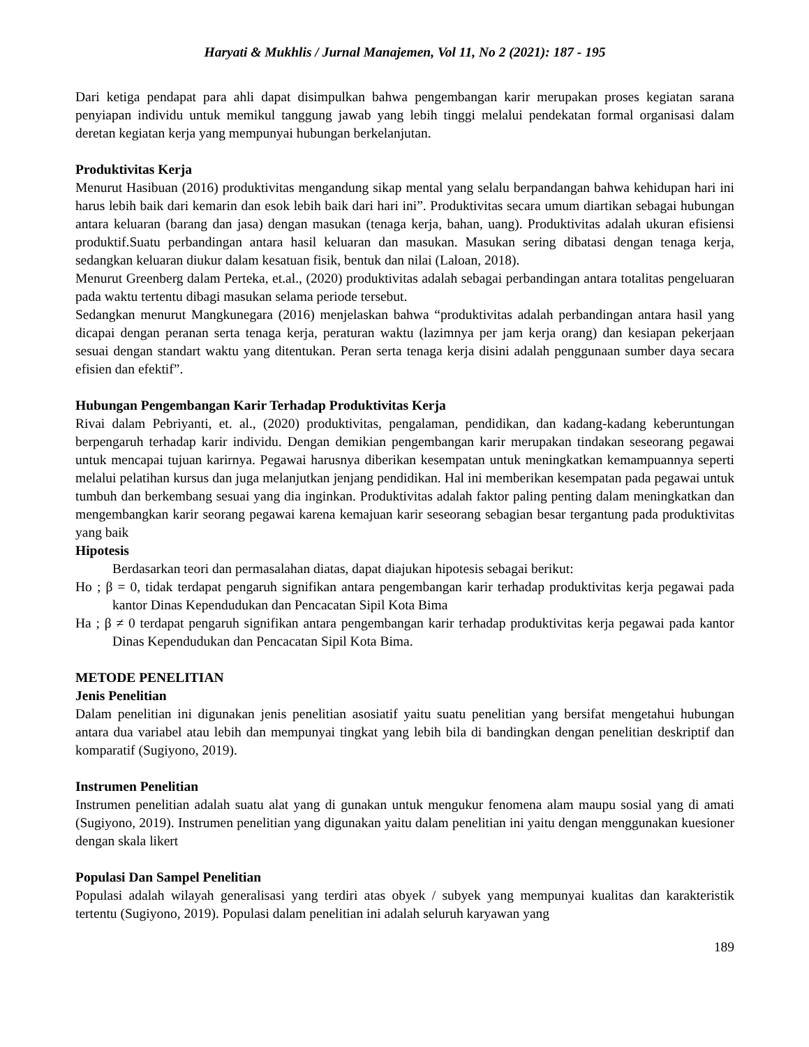Haryati & Mukhlis / Jurnal Manajemen, Vol 11, No 2 (2021): 187 - 195
Dari ketiga pendapat para ahli dapat disimpulkan bahwa pengembangan karir merupakan proses kegiatan sarana penyiapan individu untuk memikul tanggung jawab yang lebih tinggi melalui pendekatan formal organisasi dalam deretan kegiatan kerja yang mempunyai hubungan berkelanjutan.
Produktivitas Kerja
Menurut Hasibuan (2016) produktivitas mengandung sikap mental yang selalu berpandangan bahwa kehidupan hari ini harus lebih baik dari kemarin dan esok lebih baik dari hari ini”. Produktivitas secara umum diartikan sebagai hubungan antara keluaran (barang dan jasa) dengan masukan (tenaga kerja, bahan, uang). Produktivitas adalah ukuran efisiensi produktif.Suatu perbandingan antara hasil keluaran dan masukan. Masukan sering dibatasi dengan tenaga kerja, sedangkan keluaran diukur dalam kesatuan fisik, bentuk dan nilai (Laloan, 2018).
Menurut Greenberg dalam Perteka, et.al., (2020) produktivitas adalah sebagai perbandingan antara totalitas pengeluaran pada waktu tertentu dibagi masukan selama periode tersebut.
Sedangkan menurut Mangkunegara (2016) menjelaskan bahwa “produktivitas adalah perbandingan antara hasil yang dicapai dengan peranan serta tenaga kerja, peraturan waktu (lazimnya per jam kerja orang) dan kesiapan pekerjaan sesuai dengan standart waktu yang ditentukan. Peran serta tenaga kerja disini adalah penggunaan sumber daya secara efisien dan efektif”.
Hubungan Pengembangan Karir Terhadap Produktivitas Kerja
Rivai dalam Pebriyanti, et. al., (2020) produktivitas, pengalaman, pendidikan, dan kadang-kadang keberuntungan berpengaruh terhadap karir individu. Dengan demikian pengembangan karir merupakan tindakan seseorang pegawai untuk mencapai tujuan karirnya. Pegawai harusnya diberikan kesempatan untuk meningkatkan kemampuannya seperti melalui pelatihan kursus dan juga melanjutkan jenjang pendidikan. Hal ini memberikan kesempatan pada pegawai untuk tumbuh dan berkembang sesuai yang dia inginkan. Produktivitas adalah faktor paling penting dalam meningkatkan dan mengembangkan karir seorang pegawai karena kemajuan karir seseorang sebagian besar tergantung pada produktivitas yang baik
Hipotesis
Berdasarkan teori dan permasalahan diatas, dapat diajukan hipotesis sebagai berikut:
Ho ; β = 0, tidak terdapat pengaruh signifikan antara pengembangan karir terhadap produktivitas kerja pegawai pada kantor Dinas Kependudukan dan Pencacatan Sipil Kota Bima
Ha ; β ≠ 0 terdapat pengaruh signifikan antara pengembangan karir terhadap produktivitas kerja pegawai pada kantor Dinas Kependudukan dan Pencacatan Sipil Kota Bima.
METODE PENELITIAN
Jenis Penelitian
Dalam penelitian ini digunakan jenis penelitian asosiatif yaitu suatu penelitian yang bersifat mengetahui hubungan antara dua variabel atau lebih dan mempunyai tingkat yang lebih bila di bandingkan dengan penelitian deskriptif dan komparatif (Sugiyono, 2019).
Instrumen Penelitian
Instrumen penelitian adalah suatu alat yang di gunakan untuk mengukur fenomena alam maupu sosial yang di amati (Sugiyono, 2019). Instrumen penelitian yang digunakan yaitu dalam penelitian ini yaitu dengan menggunakan kuesioner dengan skala likert
Populasi Dan Sampel Penelitian
Populasi adalah wilayah generalisasi yang terdiri atas obyek / subyek yang mempunyai kualitas dan karakteristik tertentu (Sugiyono, 2019). Populasi dalam penelitian ini adalah seluruh karyawan yang
189